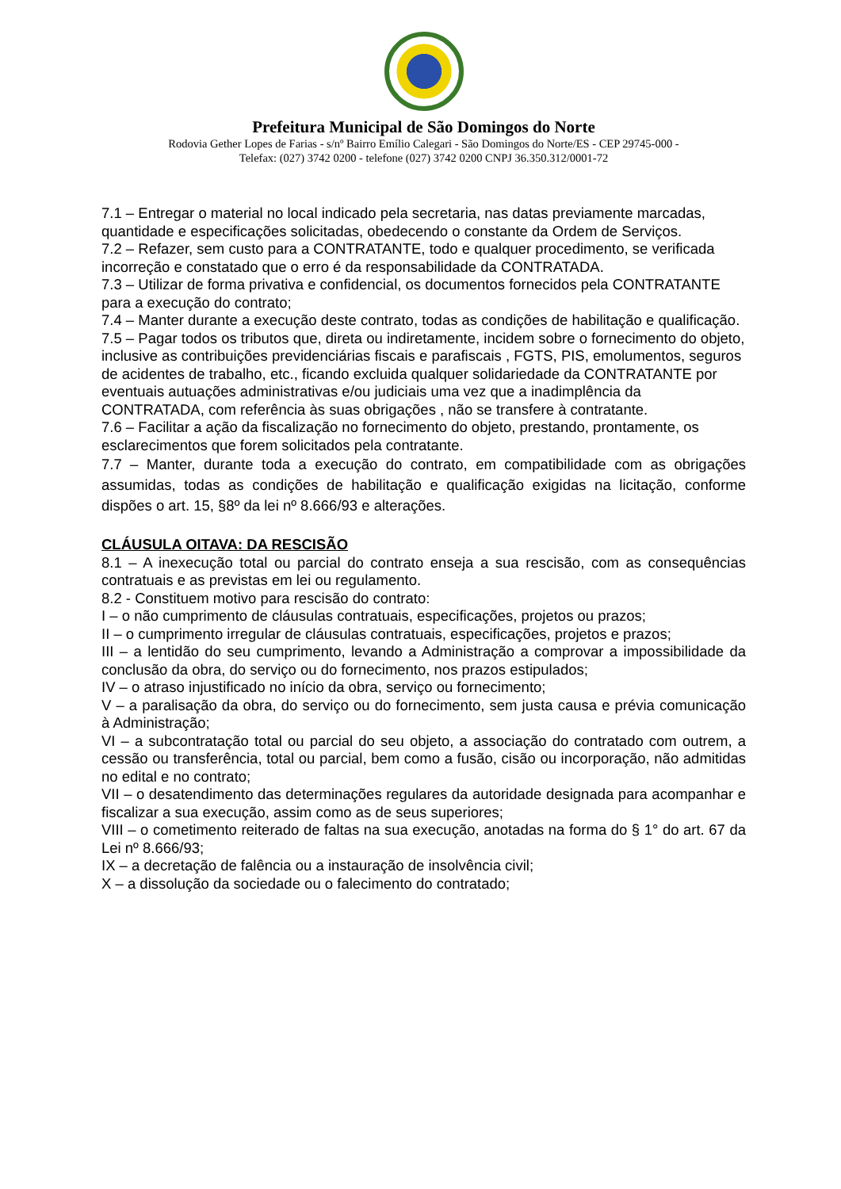Prefeitura Municipal de São Domingos do Norte
Rodovia Gether Lopes de Farias - s/nº Bairro Emílio Calegari - São Domingos do Norte/ES - CEP 29745-000 -
Telefax: (027) 3742 0200 - telefone (027) 3742 0200 CNPJ 36.350.312/0001-72
7.1 – Entregar o material no local indicado pela secretaria, nas datas previamente marcadas, quantidade e especificações solicitadas, obedecendo o constante da Ordem de Serviços.
7.2 – Refazer, sem custo para a CONTRATANTE, todo e qualquer procedimento, se verificada incorreção e constatado que o erro é da responsabilidade da CONTRATADA.
7.3 – Utilizar de forma privativa e confidencial, os documentos fornecidos pela CONTRATANTE para a execução do contrato;
7.4 – Manter durante a execução deste contrato, todas as condições de habilitação e qualificação.
7.5 – Pagar todos os tributos que, direta ou indiretamente, incidem sobre o fornecimento do objeto, inclusive as contribuições previdenciárias fiscais e parafiscais , FGTS, PIS, emolumentos, seguros de acidentes de trabalho, etc., ficando excluida qualquer solidariedade da CONTRATANTE por eventuais autuações administrativas e/ou judiciais uma vez que a inadimplência da CONTRATADA, com referência às suas obrigações , não se transfere à contratante.
7.6 – Facilitar a ação da fiscalização no fornecimento do objeto, prestando, prontamente, os esclarecimentos que forem solicitados pela contratante.
7.7 – Manter, durante toda a execução do contrato, em compatibilidade com as obrigações assumidas, todas as condições de habilitação e qualificação exigidas na licitação, conforme dispões o art. 15, §8º da lei nº 8.666/93 e alterações.
CLÁUSULA OITAVA: DA RESCISÃO
8.1 – A inexecução total ou parcial do contrato enseja a sua rescisão, com as consequências contratuais e as previstas em lei ou regulamento.
8.2 - Constituem motivo para rescisão do contrato:
I – o não cumprimento de cláusulas contratuais, especificações, projetos ou prazos;
II – o cumprimento irregular de cláusulas contratuais, especificações, projetos e prazos;
III – a lentidão do seu cumprimento, levando a Administração a comprovar a impossibilidade da conclusão da obra, do serviço ou do fornecimento, nos prazos estipulados;
IV – o atraso injustificado no início da obra, serviço ou fornecimento;
V – a paralisação da obra, do serviço ou do fornecimento, sem justa causa e prévia comunicação à Administração;
VI – a subcontratação total ou parcial do seu objeto, a associação do contratado com outrem, a cessão ou transferência, total ou parcial, bem como a fusão, cisão ou incorporação, não admitidas no edital e no contrato;
VII – o desatendimento das determinações regulares da autoridade designada para acompanhar e fiscalizar a sua execução, assim como as de seus superiores;
VIII – o cometimento reiterado de faltas na sua execução, anotadas na forma do § 1° do art. 67 da Lei nº 8.666/93;
IX – a decretação de falência ou a instauração de insolvência civil;
X – a dissolução da sociedade ou o falecimento do contratado;